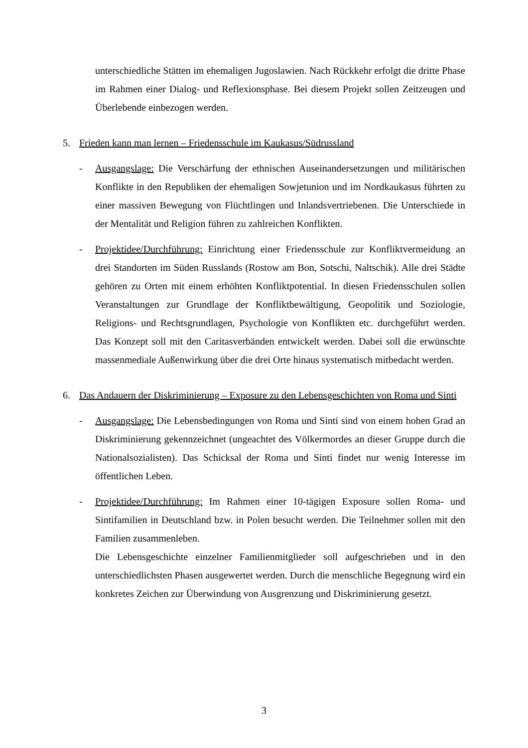unterschiedliche Stätten im ehemaligen Jugoslawien. Nach Rückkehr erfolgt die dritte Phase im Rahmen einer Dialog- und Reflexionsphase. Bei diesem Projekt sollen Zeitzeugen und Überlebende einbezogen werden.
5. Frieden kann man lernen – Friedensschule im Kaukasus/Südrussland
- Ausgangslage: Die Verschärfung der ethnischen Auseinandersetzungen und militärischen Konflikte in den Republiken der ehemaligen Sowjetunion und im Nordkaukasus führten zu einer massiven Bewegung von Flüchtlingen und Inlandsvertriebenen. Die Unterschiede in der Mentalität und Religion führen zu zahlreichen Konflikten.
- Projektidee/Durchführung: Einrichtung einer Friedensschule zur Konfliktvermeidung an drei Standorten im Süden Russlands (Rostow am Bon, Sotschi, Naltschik). Alle drei Städte gehören zu Orten mit einem erhöhten Konfliktpotential. In diesen Friedensschulen sollen Veranstaltungen zur Grundlage der Konfliktbewältigung, Geopolitik und Soziologie, Religions- und Rechtsgrundlagen, Psychologie von Konflikten etc. durchgeführt werden. Das Konzept soll mit den Caritasverbänden entwickelt werden. Dabei soll die erwünschte massenmediale Außenwirkung über die drei Orte hinaus systematisch mitbedacht werden.
6. Das Andauern der Diskriminierung – Exposure zu den Lebensgeschichten von Roma und Sinti
- Ausgangslage: Die Lebensbedingungen von Roma und Sinti sind von einem hohen Grad an Diskriminierung gekennzeichnet (ungeachtet des Völkermordes an dieser Gruppe durch die Nationalsozialisten). Das Schicksal der Roma und Sinti findet nur wenig Interesse im öffentlichen Leben.
- Projektidee/Durchführung: Im Rahmen einer 10-tägigen Exposure sollen Roma- und Sintifamilien in Deutschland bzw. in Polen besucht werden. Die Teilnehmer sollen mit den Familien zusammenleben.
Die Lebensgeschichte einzelner Familienmitglieder soll aufgeschrieben und in den unterschiedlichsten Phasen ausgewertet werden. Durch die menschliche Begegnung wird ein konkretes Zeichen zur Überwindung von Ausgrenzung und Diskriminierung gesetzt.
3